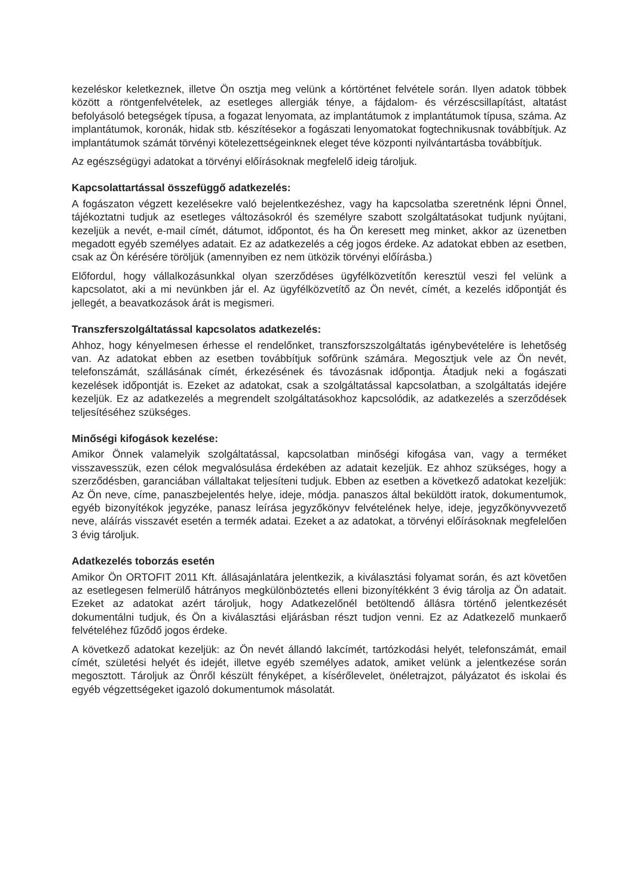kezeléskor keletkeznek, illetve Ön osztja meg velünk a kórtörténet felvétele során. Ilyen adatok többek között a röntgenfelvételek, az esetleges allergiák ténye, a fájdalom- és vérzéscsillapítást, altatást befolyásoló betegségek típusa, a fogazat lenyomata, az implantátumok z implantátumok típusa, száma. Az implantátumok, koronák, hidak stb. készítésekor a fogászati lenyomatokat fogtechnikusnak továbbítjuk. Az implantátumok számát törvényi kötelezettségeinknek eleget téve központi nyilvántartásba továbbítjuk.
Az egészségügyi adatokat a törvényi előírásoknak megfelelő ideig tároljuk.
Kapcsolattartással összefüggő adatkezelés:
A fogászaton végzett kezelésekre való bejelentkezéshez, vagy ha kapcsolatba szeretnénk lépni Önnel, tájékoztatni tudjuk az esetleges változásokról és személyre szabott szolgáltatásokat tudjunk nyújtani, kezeljük a nevét, e-mail címét, dátumot, időpontot, és ha Ön keresett meg minket, akkor az üzenetben megadott egyéb személyes adatait. Ez az adatkezelés a cég jogos érdeke. Az adatokat ebben az esetben, csak az Ön kérésére töröljük (amennyiben ez nem ütközik törvényi előírásba.)
Előfordul, hogy vállalkozásunkkal olyan szerződéses ügyfélközvetítőn keresztül veszi fel velünk a kapcsolatot, aki a mi nevünkben jár el. Az ügyfélközvetítő az Ön nevét, címét, a kezelés időpontját és jellegét, a beavatkozások árát is megismeri.
Transzferszolgáltatással kapcsolatos adatkezelés:
Ahhoz, hogy kényelmesen érhesse el rendelőnket, transzforszszolgáltatás igénybevételére is lehetőség van. Az adatokat ebben az esetben továbbítjuk sofőrünk számára. Megosztjuk vele az Ön nevét, telefonszámát, szállásának címét, érkezésének és távozásnak időpontja. Átadjuk neki a fogászati kezelések időpontját is. Ezeket az adatokat, csak a szolgáltatással kapcsolatban, a szolgáltatás idejére kezeljük. Ez az adatkezelés a megrendelt szolgáltatásokhoz kapcsolódik, az adatkezelés a szerződések teljesítéséhez szükséges.
Minőségi kifogások kezelése:
Amikor Önnek valamelyik szolgáltatással, kapcsolatban minőségi kifogása van, vagy a terméket visszavesszük, ezen célok megvalósulása érdekében az adatait kezeljük. Ez ahhoz szükséges, hogy a szerződésben, garanciában vállaltakat teljesíteni tudjuk. Ebben az esetben a következő adatokat kezeljük: Az Ön neve, címe, panaszbejelentés helye, ideje, módja. panaszos által beküldött iratok, dokumentumok, egyéb bizonyítékok jegyzéke, panasz leírása jegyzőkönyv felvételének helye, ideje, jegyzőkönyvvezető neve, aláírás visszavét esetén a termék adatai. Ezeket a az adatokat, a törvényi előírásoknak megfelelően 3 évig tároljuk.
Adatkezelés toborzás esetén
Amikor Ön ORTOFIT 2011 Kft. állásajánlatára jelentkezik, a kiválasztási folyamat során, és azt követően az esetlegesen felmerülő hátrányos megkülönböztetés elleni bizonyítékként 3 évig tárolja az Ön adatait. Ezeket az adatokat azért tároljuk, hogy Adatkezelőnél betöltendő állásra történő jelentkezését dokumentálni tudjuk, és Ön a kiválasztási eljárásban részt tudjon venni. Ez az Adatkezelő munkaerő felvételéhez fűződő jogos érdeke.
A következő adatokat kezeljük: az Ön nevét állandó lakcímét, tartózkodási helyét, telefonszámát, email címét, születési helyét és idejét, illetve egyéb személyes adatok, amiket velünk a jelentkezése során megosztott. Tároljuk az Önről készült fényképet, a kísérőlevelet, önéletrajzot, pályázatot és iskolai és egyéb végzettségeket igazoló dokumentumok másolatát.